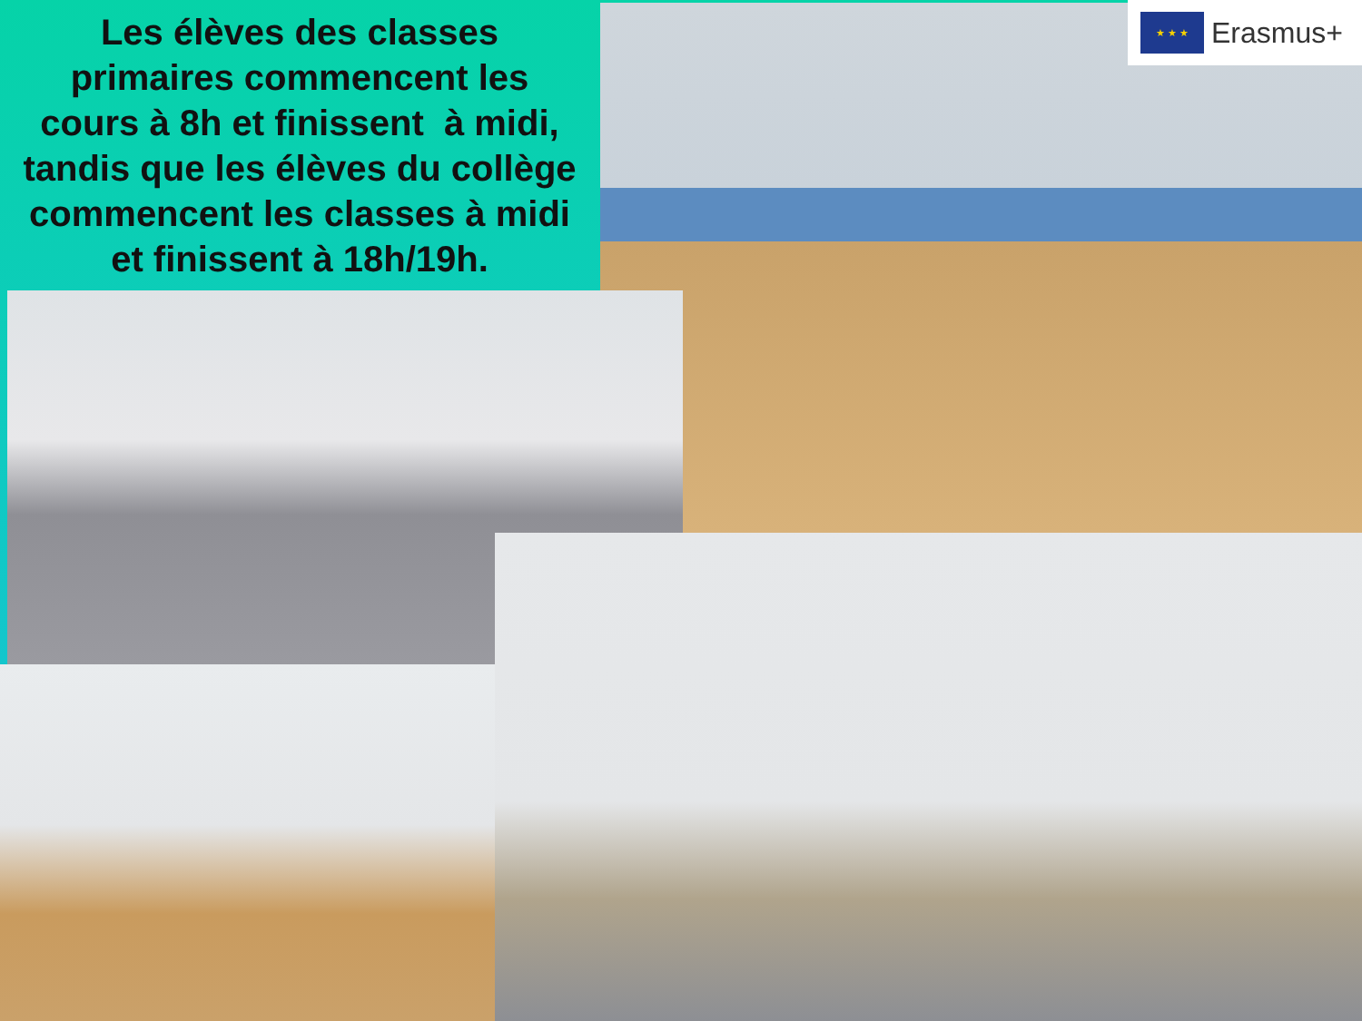Les élèves des classes
primaires commencent les
cours à 8h et finissent à midi,
tandis que les élèves du collège
commencent les classes à midi
et finissent à 18h/19h.
★ ★ ★
Erasmus+